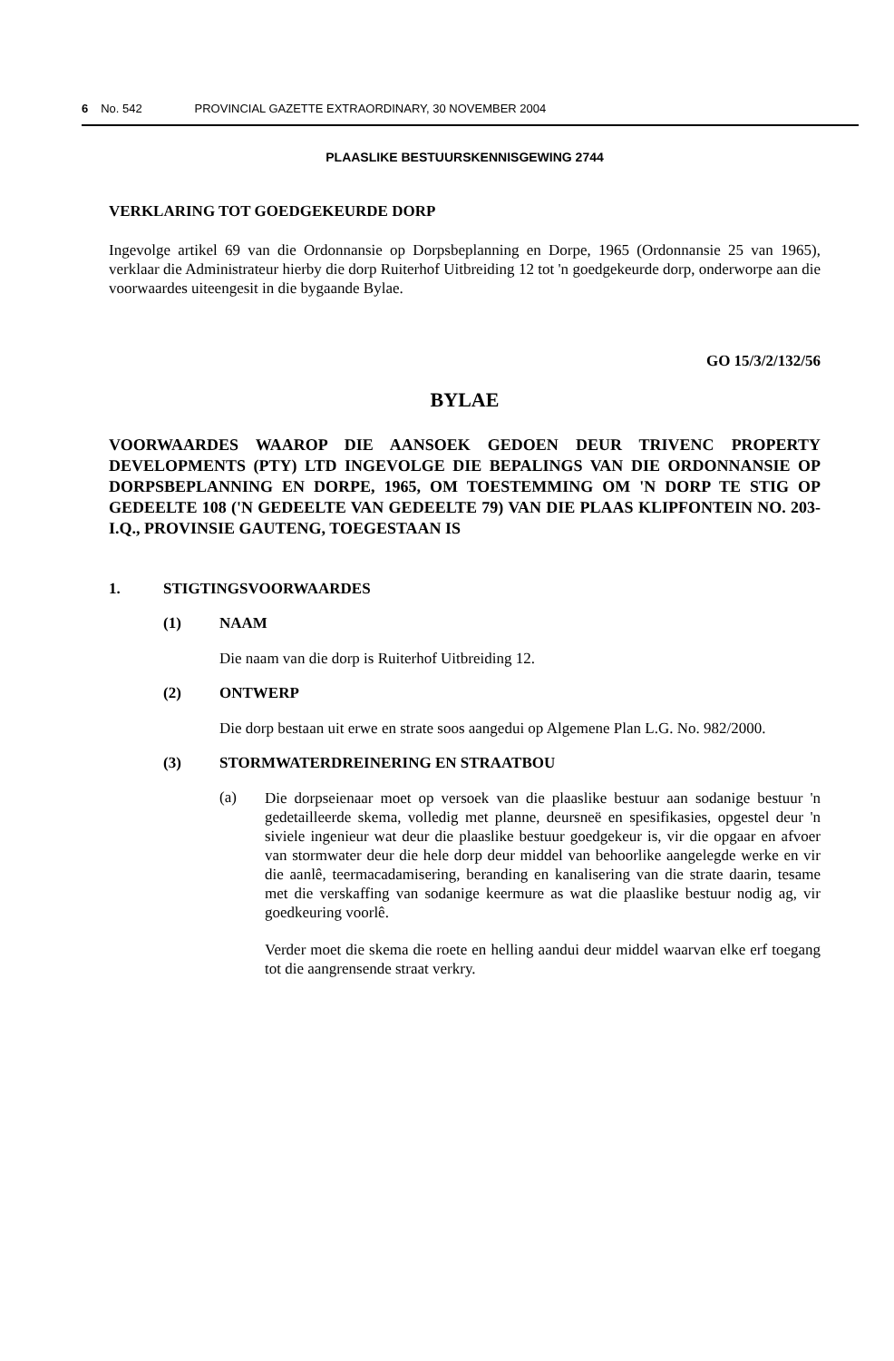6 No. 542 PROVINCIAL GAZETTE EXTRAORDINARY, 30 NOVEMBER 2004
PLAASLIKE BESTUURSKENNISGEWING 2744
VERKLARING TOT GOEDGEKEURDE DORP
Ingevolge artikel 69 van die Ordonnansie op Dorpsbeplanning en Dorpe, 1965 (Ordonnansie 25 van 1965), verklaar die Administrateur hierby die dorp Ruiterhof Uitbreiding 12 tot 'n goedgekeurde dorp, onderworpe aan die voorwaardes uiteengesit in die bygaande Bylae.
GO 15/3/2/132/56
BYLAE
VOORWAARDES WAAROP DIE AANSOEK GEDOEN DEUR TRIVENC PROPERTY DEVELOPMENTS (PTY) LTD INGEVOLGE DIE BEPALINGS VAN DIE ORDONNANSIE OP DORPSBEPLANNING EN DORPE, 1965, OM TOESTEMMING OM 'N DORP TE STIG OP GEDEELTE 108 ('N GEDEELTE VAN GEDEELTE 79) VAN DIE PLAAS KLIPFONTEIN NO. 203-I.Q., PROVINSIE GAUTENG, TOEGESTAAN IS
1. STIGTINGSVOORWAARDES
(1) NAAM
Die naam van die dorp is Ruiterhof Uitbreiding 12.
(2) ONTWERP
Die dorp bestaan uit erwe en strate soos aangedui op Algemene Plan L.G. No. 982/2000.
(3) STORMWATERDREINERING EN STRAATBOU
(a)
Die dorpseienaar moet op versoek van die plaaslike bestuur aan sodanige bestuur 'n gedetailleerde skema, volledig met planne, deursneë en spesifikasies, opgestel deur 'n siviele ingenieur wat deur die plaaslike bestuur goedgekeur is, vir die opgaar en afvoer van stormwater deur die hele dorp deur middel van behoorlike aangelegde werke en vir die aanlê, teermacadamisering, beranding en kanalisering van die strate daarin, tesame met die verskaffing van sodanige keermure as wat die plaaslike bestuur nodig ag, vir goedkeuring voorlê.
Verder moet die skema die roete en helling aandui deur middel waarvan elke erf toegang tot die aangrensende straat verkry.